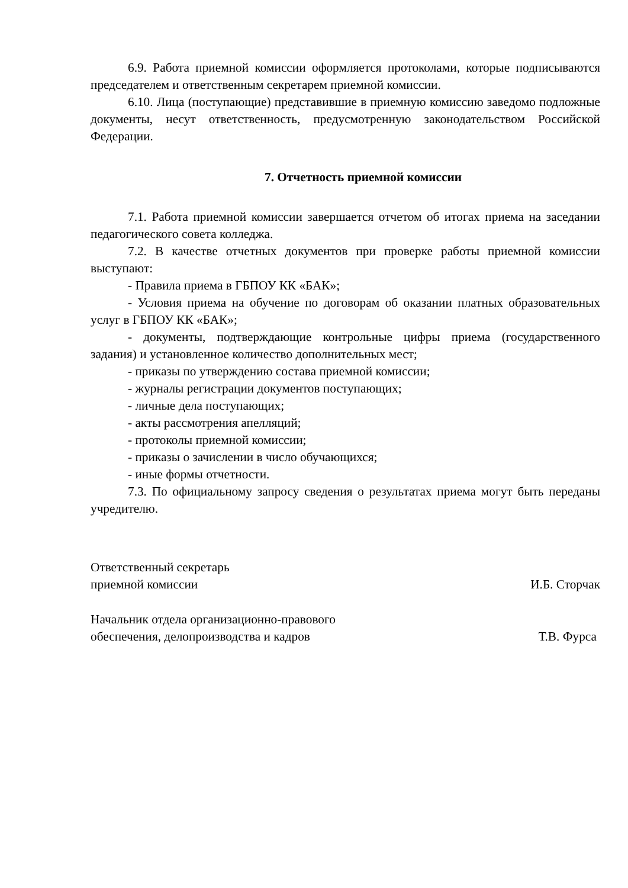6.9. Работа приемной комиссии оформляется протоколами, которые подписываются председателем и ответственным секретарем приемной комиссии.
6.10. Лица (поступающие) представившие в приемную комиссию заведомо подложные документы, несут ответственность, предусмотренную законодательством Российской Федерации.
7. Отчетность приемной комиссии
7.1. Работа приемной комиссии завершается отчетом об итогах приема на заседании педагогического совета колледжа.
7.2. В качестве отчетных документов при проверке работы приемной комиссии выступают:
- Правила приема в ГБПОУ КК «БАК»;
- Условия приема на обучение по договорам об оказании платных образовательных услуг в ГБПОУ КК «БАК»;
- документы, подтверждающие контрольные цифры приема (государственного задания) и установленное количество дополнительных мест;
- приказы по утверждению состава приемной комиссии;
- журналы регистрации документов поступающих;
- личные дела поступающих;
- акты рассмотрения апелляций;
- протоколы приемной комиссии;
- приказы о зачислении в число обучающихся;
- иные формы отчетности.
7.3. По официальному запросу сведения о результатах приема могут быть переданы учредителю.
Ответственный секретарь
приемной комиссии
И.Б. Сторчак
Начальник отдела организационно-правового
обеспечения, делопроизводства и кадров
Т.В. Фурса